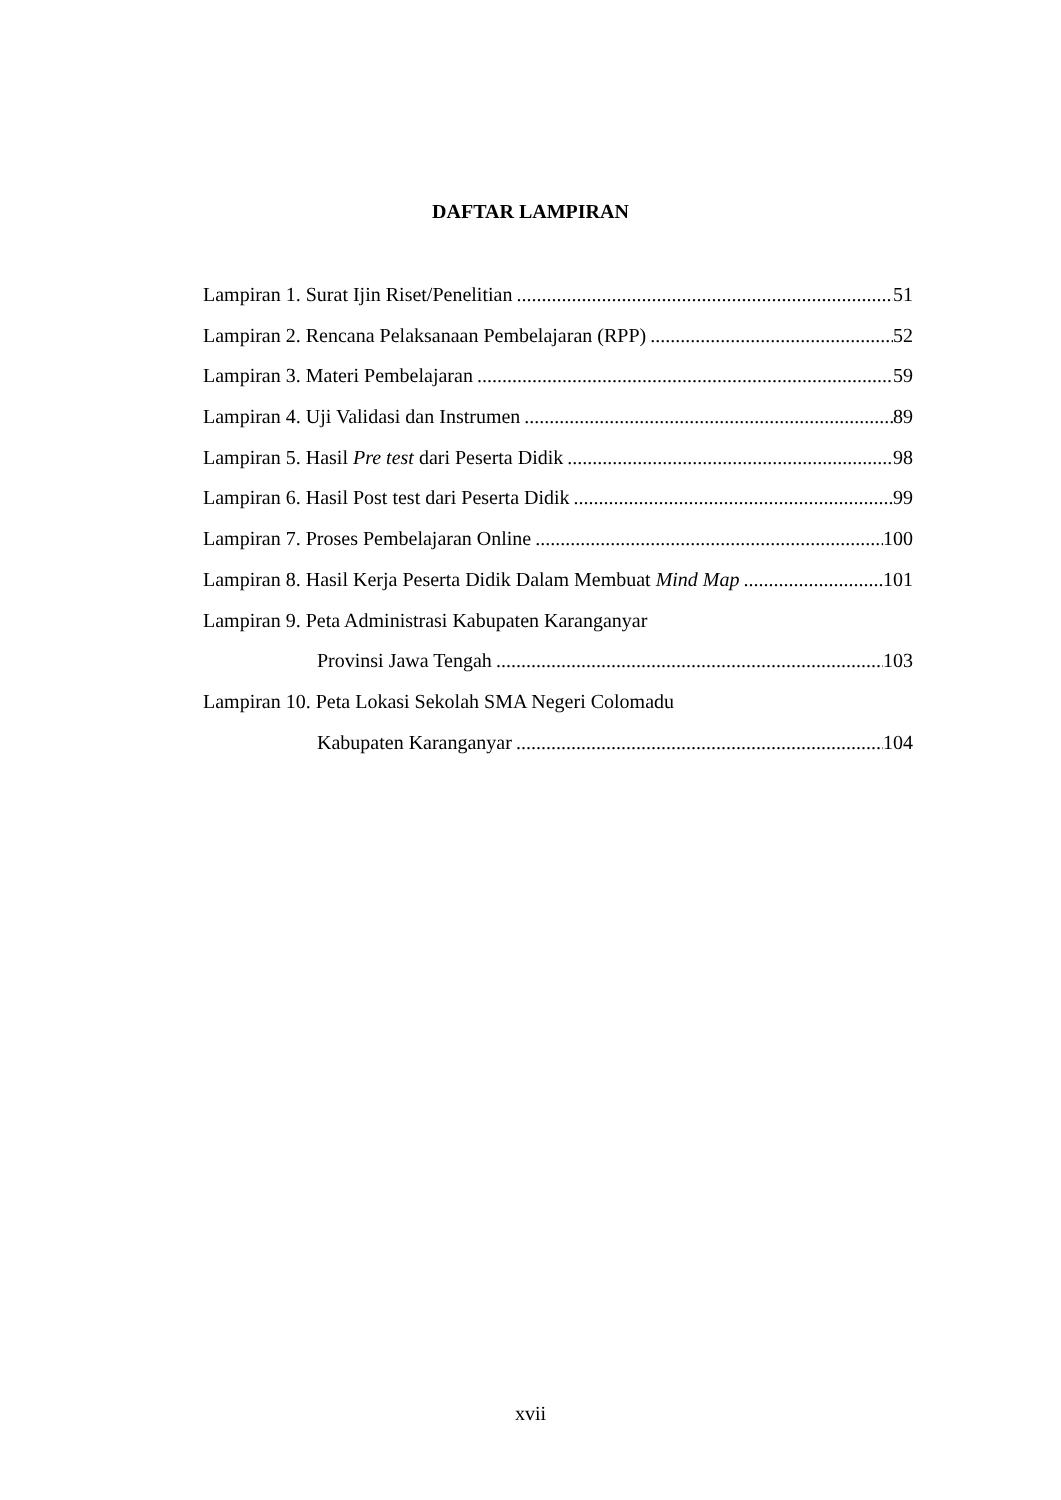DAFTAR LAMPIRAN
Lampiran 1. Surat Ijin Riset/Penelitian 51
Lampiran 2. Rencana Pelaksanaan Pembelajaran (RPP) 52
Lampiran 3. Materi Pembelajaran 59
Lampiran 4. Uji Validasi dan Instrumen 89
Lampiran 5. Hasil Pre test dari Peserta Didik 98
Lampiran 6. Hasil Post test dari Peserta Didik 99
Lampiran 7. Proses Pembelajaran Online 100
Lampiran 8. Hasil Kerja Peserta Didik Dalam Membuat Mind Map 101
Lampiran 9. Peta Administrasi Kabupaten Karanganyar
Provinsi Jawa Tengah 103
Lampiran 10. Peta Lokasi Sekolah SMA Negeri Colomadu
Kabupaten Karanganyar 104
xvii